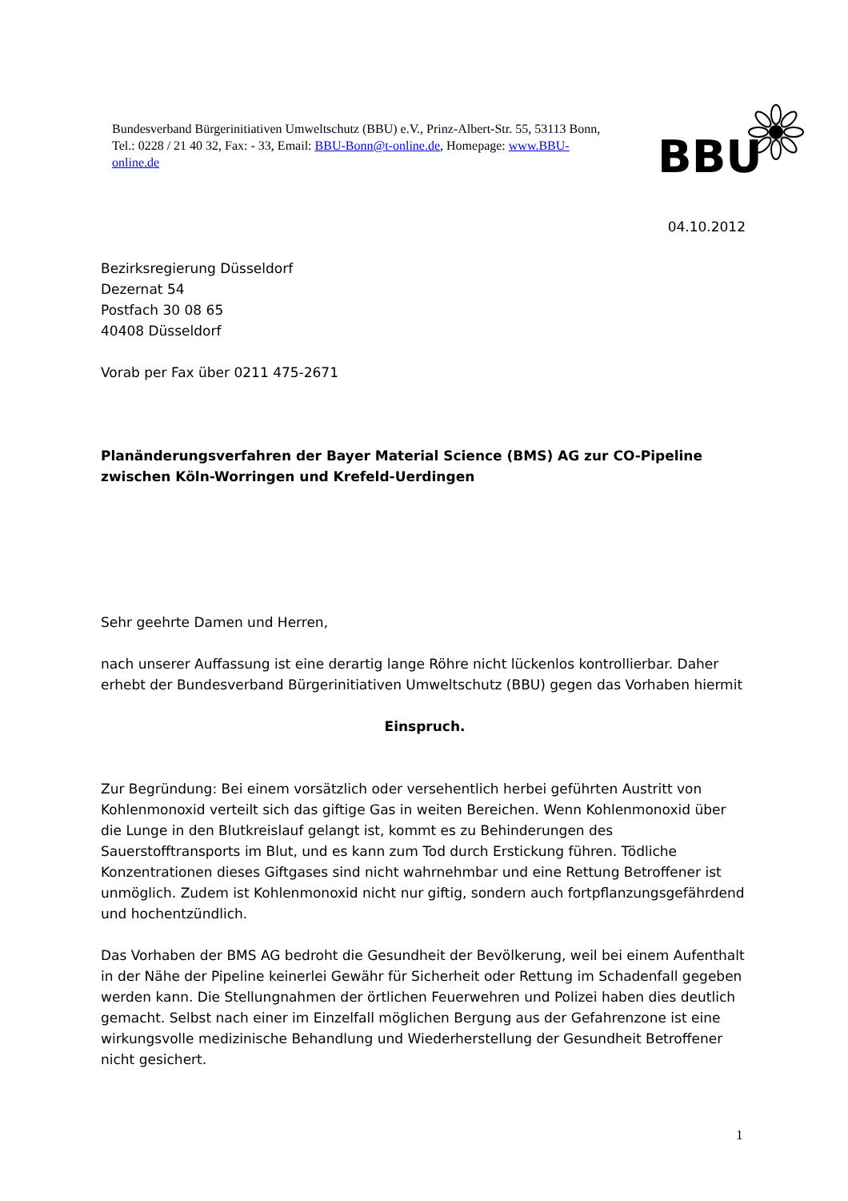Bundesverband Bürgerinitiativen Umweltschutz (BBU) e.V., Prinz-Albert-Str. 55, 53113 Bonn, Tel.: 0228 / 21 40 32, Fax: - 33, Email: BBU-Bonn@t-online.de, Homepage: www.BBU-online.de
BBU
04.10.2012
Bezirksregierung Düsseldorf
Dezernat 54
Postfach 30 08 65
40408 Düsseldorf
Vorab per Fax über 0211 475-2671
Planänderungsverfahren der Bayer Material Science (BMS) AG zur CO-Pipeline zwischen Köln-Worringen und Krefeld-Uerdingen
Sehr geehrte Damen und Herren,
nach unserer Auffassung ist eine derartig lange Röhre nicht lückenlos kontrollierbar. Daher erhebt der Bundesverband Bürgerinitiativen Umweltschutz (BBU) gegen das Vorhaben hiermit
Einspruch.
Zur Begründung: Bei einem vorsätzlich oder versehentlich herbei geführten Austritt von Kohlenmonoxid verteilt sich das giftige Gas in weiten Bereichen. Wenn Kohlenmonoxid über die Lunge in den Blutkreislauf gelangt ist, kommt es zu Behinderungen des Sauerstofftransports im Blut, und es kann zum Tod durch Erstickung führen. Tödliche Konzentrationen dieses Giftgases sind nicht wahrnehmbar und eine Rettung Betroffener ist unmöglich. Zudem ist Kohlenmonoxid nicht nur giftig, sondern auch fortpflanzungsgefährdend und hochentzündlich.
Das Vorhaben der BMS AG bedroht die Gesundheit der Bevölkerung, weil bei einem Aufenthalt in der Nähe der Pipeline keinerlei Gewähr für Sicherheit oder Rettung im Schadenfall gegeben werden kann. Die Stellungnahmen der örtlichen Feuerwehren und Polizei haben dies deutlich gemacht. Selbst nach einer im Einzelfall möglichen Bergung aus der Gefahrenzone ist eine wirkungsvolle medizinische Behandlung und Wiederherstellung der Gesundheit Betroffener nicht gesichert.
1